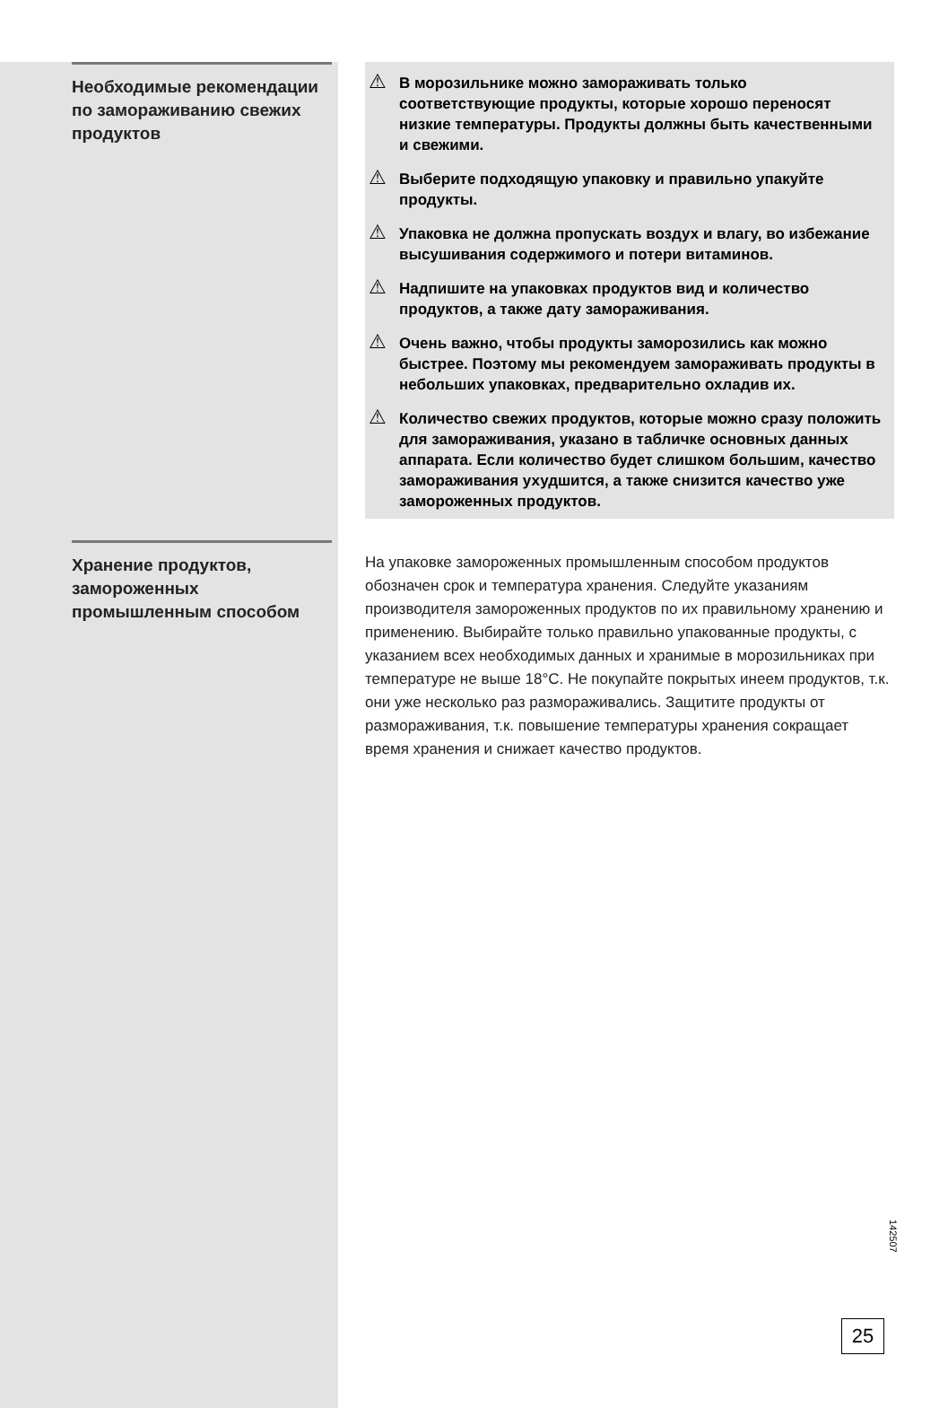Необходимые рекомендации по замораживанию свежих продуктов
⚠ В морозильнике можно замораживать только соответствующие продукты, которые хорошо переносят низкие температуры. Продукты должны быть качественными и свежими.
⚠ Выберите подходящую упаковку и правильно упакуйте продукты.
⚠ Упаковка не должна пропускать воздух и влагу, во избежание высушивания содержимого и потери витаминов.
⚠ Надпишите на упаковках продуктов вид и количество продуктов, а также дату замораживания.
⚠ Очень важно, чтобы продукты заморозились как можно быстрее. Поэтому мы рекомендуем замораживать продукты в небольших упаковках, предварительно охладив их.
⚠ Количество свежих продуктов, которые можно сразу положить для замораживания, указано в табличке основных данных аппарата. Если количество будет слишком большим, качество замораживания ухудшится, а также снизится качество уже замороженных продуктов.
Хранение продуктов, замороженных промышленным способом
На упаковке замороженных промышленным способом продуктов обозначен срок и температура хранения. Следуйте указаниям производителя замороженных продуктов по их правильному хранению и применению. Выбирайте только правильно упакованные продукты, с указанием всех необходимых данных и хранимые в морозильниках при температуре не выше 18°C. Не покупайте покрытых инеем продуктов, т.к. они уже несколько раз размораживались. Защитите продукты от размораживания, т.к. повышение температуры хранения сокращает время хранения и снижает качество продуктов.
142507
25